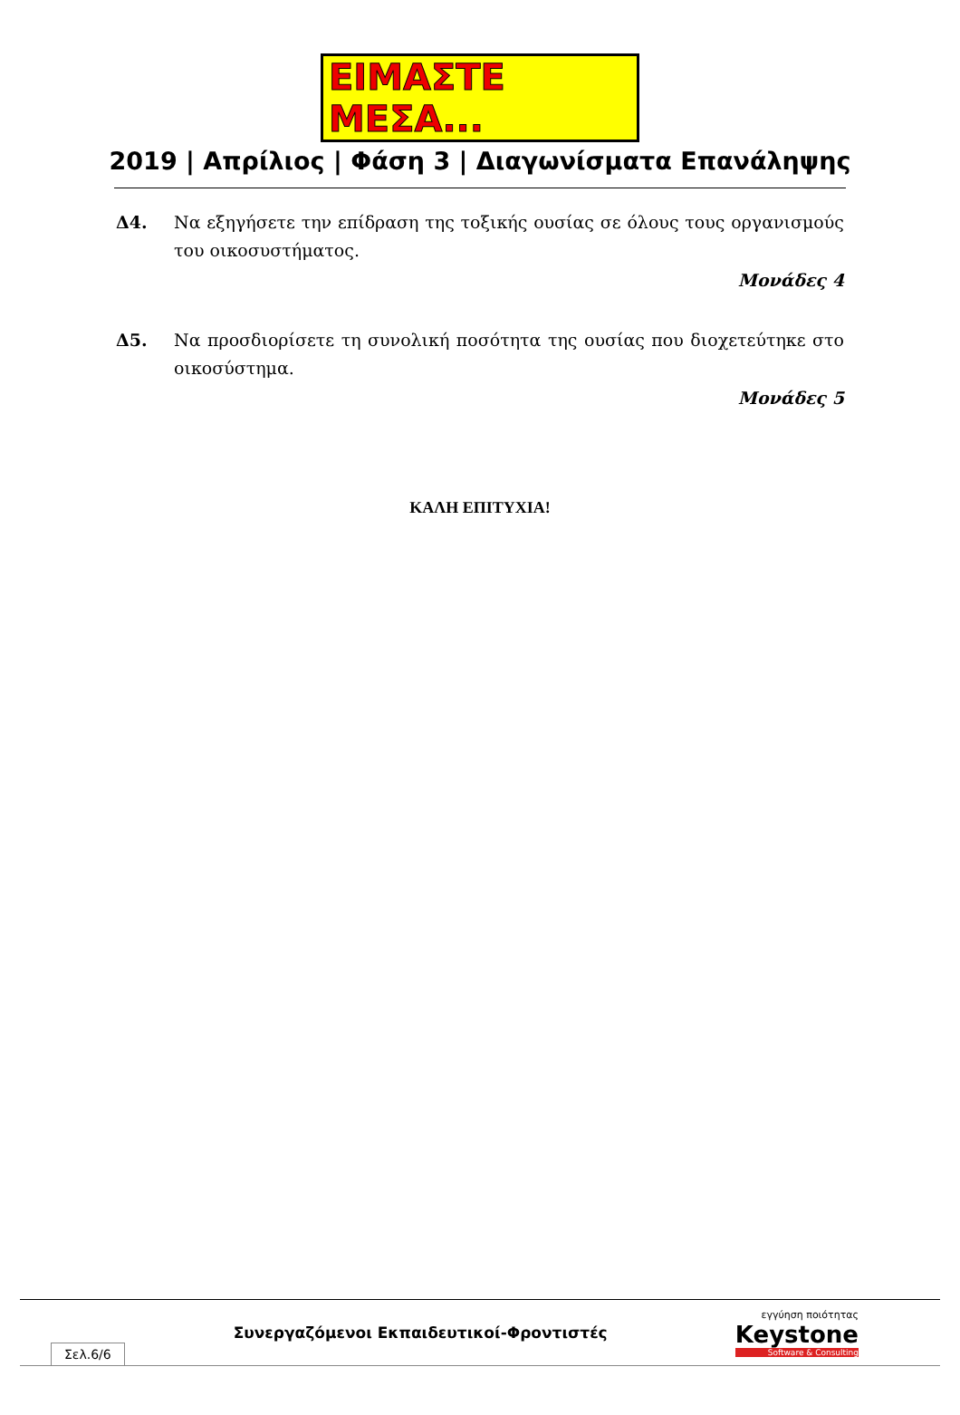ΕΙΜΑΣΤΕ ΜΕΣΑ...
2019 | Απρίλιος | Φάση 3 | Διαγωνίσματα Επανάληψης
Δ4. Να εξηγήσετε την επίδραση της τοξικής ουσίας σε όλους τους οργανισμούς του οικοσυστήματος.
Μονάδες 4
Δ5. Να προσδιορίσετε τη συνολική ποσότητα της ουσίας που διοχετεύτηκε στο οικοσύστημα.
Μονάδες 5
ΚΑΛΗ ΕΠΙΤΥΧΙΑ!
Σελ.6/6
Συνεργαζόμενοι Εκπαιδευτικοί-Φροντιστές
εγγύηση ποιότητας
Keystone
Software & Consulting